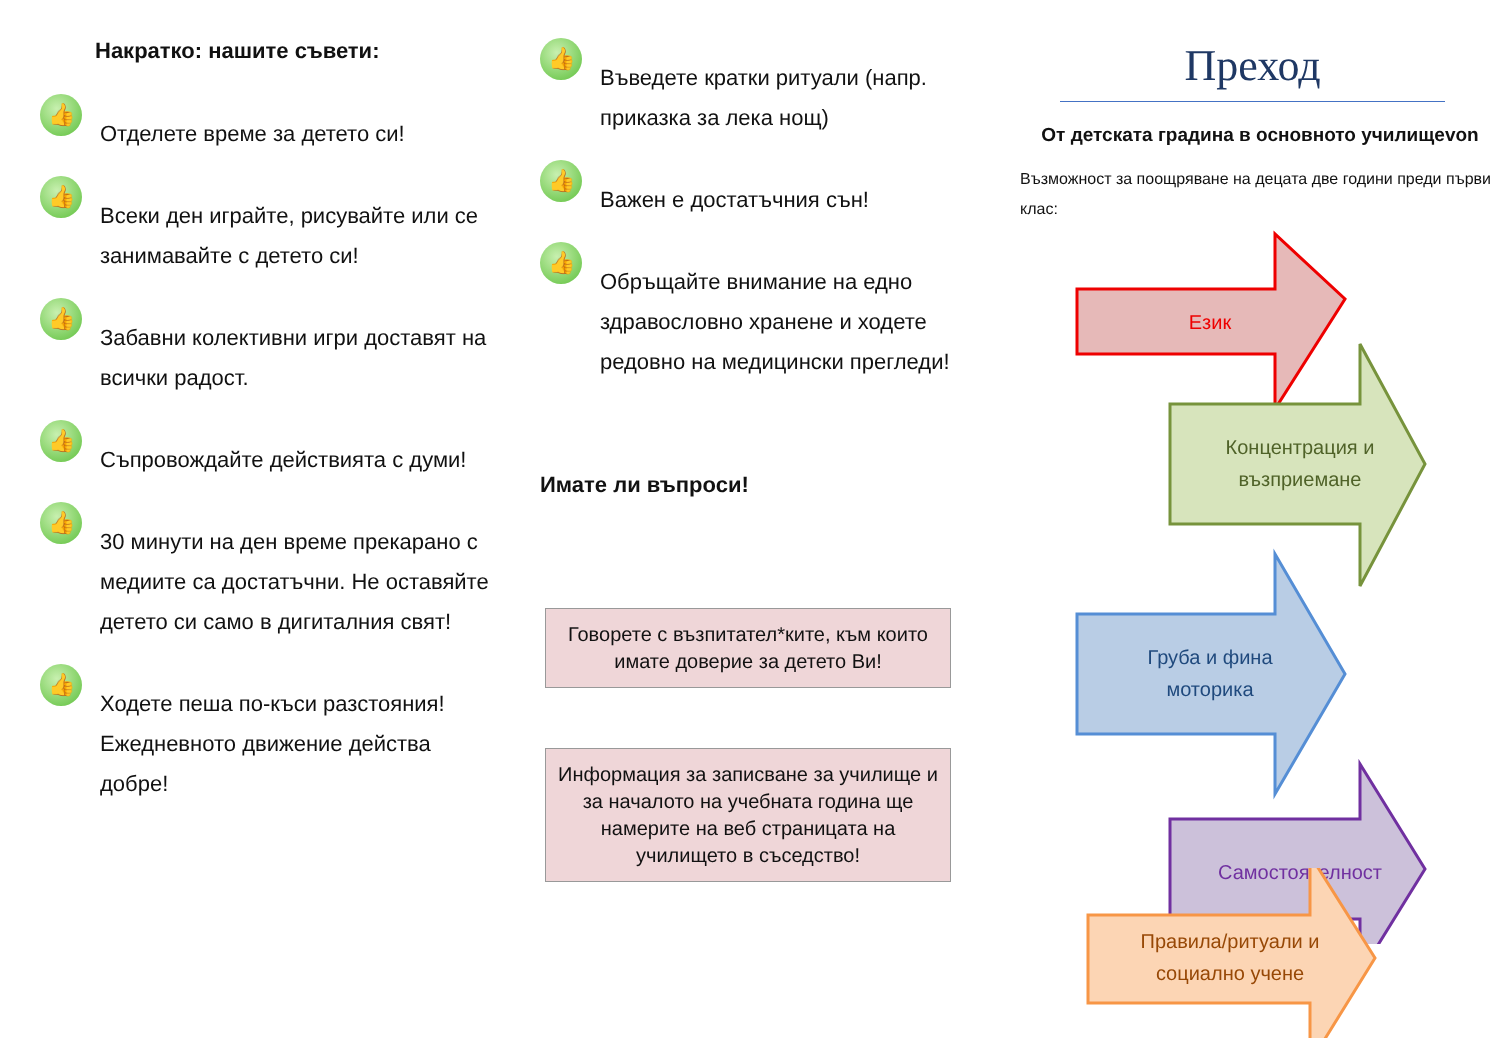Накратко: нашите съвети:
👍
Отделете време за детето си!
👍
Всеки ден играйте, рисувайте или се занимавайте с детето си!
👍
Забавни колективни игри доставят на всички радост.
👍
Съпровождайте действията с думи!
👍
30 минути на ден време прекарано с медиите са достатъчни. Не оставяйте детето си само в дигиталния свят!
👍
Ходете пеша по-къси разстояния! Ежедневното движение действа добре!
👍
Въведете кратки ритуали (напр. приказка за лека нощ)
👍
Важен е достатъчния сън!
👍
Обръщайте внимание на едно здравословно хранене и ходете редовно на медицински прегледи!
Имате ли въпроси!
Говорете с възпитател*ките, към които имате доверие за детето Ви!
Информация за записване за училище и за началото на учебната година ще намерите на веб страницата на училището в съседство!
Преход
От детската градина в основното училищеvon
Възможност за поощряване на децата две години преди първи клас:
Език
Концентрация и
възприемане
Груба и фина
моторика
Самостоятелност
Правила/ритуали и
социално учене